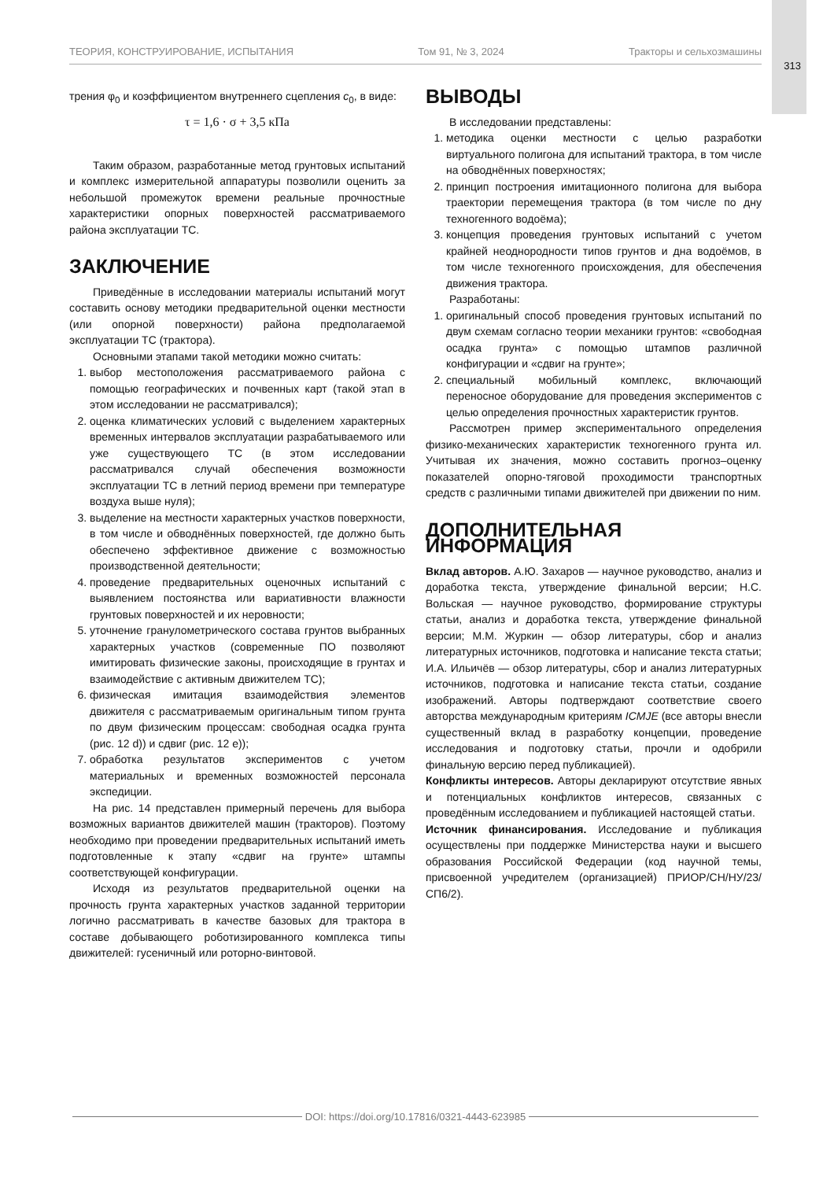ТЕОРИЯ, КОНСТРУИРОВАНИЕ, ИСПЫТАНИЯ Том 91, № 3, 2024 Тракторы и сельхозмашины
313
трения φ<sub>0</sub> и коэффициентом внутреннего сцепления c<sub>0</sub>, в виде:
τ = 1,6 · σ + 3,5 кПа
Таким образом, разработанные метод грунтовых испытаний и комплекс измерительной аппаратуры позволили оценить за небольшой промежуток времени реальные прочностные характеристики опорных поверхностей рассматриваемого района эксплуатации ТС.
ЗАКЛЮЧЕНИЕ
Приведённые в исследовании материалы испытаний могут составить основу методики предварительной оценки местности (или опорной поверхности) района предполагаемой эксплуатации ТС (трактора).
Основными этапами такой методики можно считать:
1. выбор местоположения рассматриваемого района с помощью географических и почвенных карт (такой этап в этом исследовании не рассматривался);
2. оценка климатических условий с выделением характерных временных интервалов эксплуатации разрабатываемого или уже существующего ТС (в этом исследовании рассматривался случай обеспечения возможности эксплуатации ТС в летний период времени при температуре воздуха выше нуля);
3. выделение на местности характерных участков поверхности, в том числе и обводнённых поверхностей, где должно быть обеспечено эффективное движение с возможностью производственной деятельности;
4. проведение предварительных оценочных испытаний с выявлением постоянства или вариативности влажности грунтовых поверхностей и их неровности;
5. уточнение гранулометрического состава грунтов выбранных характерных участков (современные ПО позволяют имитировать физические законы, происходящие в грунтах и взаимодействие с активным движителем ТС);
6. физическая имитация взаимодействия элементов движителя с рассматриваемым оригинальным типом грунта по двум физическим процессам: свободная осадка грунта (рис. 12 d)) и сдвиг (рис. 12 e));
7. обработка результатов экспериментов с учетом материальных и временных возможностей персонала экспедиции.
На рис. 14 представлен примерный перечень для выбора возможных вариантов движителей машин (тракторов). Поэтому необходимо при проведении предварительных испытаний иметь подготовленные к этапу «сдвиг на грунте» штампы соответствующей конфигурации.
Исходя из результатов предварительной оценки на прочность грунта характерных участков заданной территории логично рассматривать в качестве базовых для трактора в составе добывающего роботизированного комплекса типы движителей: гусеничный или роторно-винтовой.
ВЫВОДЫ
В исследовании представлены:
1. методика оценки местности с целью разработки виртуального полигона для испытаний трактора, в том числе на обводнённых поверхностях;
2. принцип построения имитационного полигона для выбора траектории перемещения трактора (в том числе по дну техногенного водоёма);
3. концепция проведения грунтовых испытаний с учетом крайней неоднородности типов грунтов и дна водоёмов, в том числе техногенного происхождения, для обеспечения движения трактора.
Разработаны:
1. оригинальный способ проведения грунтовых испытаний по двум схемам согласно теории механики грунтов: «свободная осадка грунта» с помощью штампов различной конфигурации и «сдвиг на грунте»;
2. специальный мобильный комплекс, включающий переносное оборудование для проведения экспериментов с целью определения прочностных характеристик грунтов.
Рассмотрен пример экспериментального определения физико-механических характеристик техногенного грунта ил. Учитывая их значения, можно составить прогноз–оценку показателей опорно-тяговой проходимости транспортных средств с различными типами движителей при движении по ним.
ДОПОЛНИТЕЛЬНАЯ ИНФОРМАЦИЯ
Вклад авторов. А.Ю. Захаров — научное руководство, анализ и доработка текста, утверждение финальной версии; Н.С. Вольская — научное руководство, формирование структуры статьи, анализ и доработка текста, утверждение финальной версии; М.М. Журкин — обзор литературы, сбор и анализ литературных источников, подготовка и написание текста статьи; И.А. Ильичёв — обзор литературы, сбор и анализ литературных источников, подготовка и написание текста статьи, создание изображений. Авторы подтверждают соответствие своего авторства международным критериям ICMJE (все авторы внесли существенный вклад в разработку концепции, проведение исследования и подготовку статьи, прочли и одобрили финальную версию перед публикацией).
Конфликты интересов. Авторы декларируют отсутствие явных и потенциальных конфликтов интересов, связанных с проведённым исследованием и публикацией настоящей статьи.
Источник финансирования. Исследование и публикация осуществлены при поддержке Министерства науки и высшего образования Российской Федерации (код научной темы, присвоенной учредителем (организацией) ПРИОР/СН/НУ/23/СП6/2).
DOI: https://doi.org/10.17816/0321-4443-623985